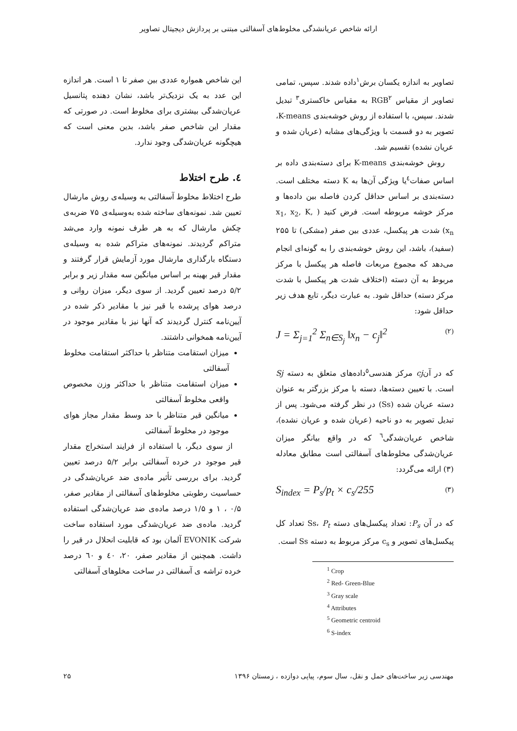ارائه شاخص عریانشدگی مخلوط‌های آسفالتی مبتنی بر پردازش دیجیتال تصاویر
تصاویر به اندازه یکسان برش<sup>۱</sup>داده شدند. سپس، تمامی تصاویر از مقیاس RGB<sup>۲</sup> به مقیاس خاکستری<sup>۳</sup> تبدیل شدند. سپس، با استفاده از روش خوشه‌بندی K-means، تصویر به دو قسمت با ویژگی‌های مشابه (عریان شده و عریان نشده) تقسیم شد.
روش خوشه‌بندی K-means برای دسته‌بندی داده بر اساس صفات<sup>٤</sup>یا ویژگی آن‌ها به K دسته مختلف است. دسته‌بندی بر اساس حداقل کردن فاصله بین داده‌ها و مرکز خوشه مربوطه است. فرض کنید ( x<sub>1</sub>, x<sub>2</sub>, K, x<sub>n</sub>) شدت هر پیکسل، عددی بین صفر (مشکی) تا ۲۵۵ (سفید)، باشد، این روش خوشه‌بندی را به گونه‌ای انجام می‌دهد که مجموع مربعات فاصله هر پیکسل با مرکز مربوط به آن دسته (اختلاف شدت هر پیکسل با شدت مرکز دسته) حداقل شود. به عبارت دیگر، تابع هدف زیر حداقل شود:
J = Σ<sub>j=1</sub><sup>2</sup> Σ<sub>n∈S<sub>j</sub></sub> ‖x<sub>n</sub> − c<sub>j</sub>‖<sup>2</sup> (۲)
که در آنcj مرکز هندسی<sup>٥</sup>داده‌های متعلق به دسته Sj است. با تعیین دسته‌ها، دسته با مرکز بزرگتر به عنوان دسته عریان شده (Ss) در نظر گرفته می‌شود. پس از تبدیل تصویر به دو ناحیه (عریان شده و عریان نشده)، شاخص عریان‌شدگی<sup>٦</sup> که در واقع بیانگر میزان عریان‌شدگی مخلوط‌های آسفالتی است مطابق معادله (۳) ارائه می‌گردد:
S<sub>index</sub> = P<sub>s</sub>/p<sub>t</sub> × c<sub>s</sub>/255 (۳)
که در آن P<sub>s</sub>: تعداد پیکسل‌های دسته Ss، P<sub>t</sub> تعداد کل پیکسل‌های تصویر و c<sub>s</sub> مرکز مربوط به دسته Ss است.
<sup>1</sup> Crop
<sup>2</sup> Red- Green-Blue
<sup>3</sup> Gray scale
<sup>4</sup> Attributes
<sup>5</sup> Geometric centroid
<sup>6</sup> S-index
این شاخص همواره عددی بین صفر تا ۱ است. هر اندازه این عدد به یک نزدیک‌تر باشد، نشان دهنده پتانسیل عریان‌شدگی بیشتری برای مخلوط است. در صورتی که مقدار این شاخص صفر باشد، بدین معنی است که هیچگونه عریان‌شدگی وجود ندارد.
٤. طرح اختلاط
طرح اختلاط مخلوط آسفالتی به وسیله‌ی روش مارشال تعیین شد. نمونه‌های ساخته شده به‌وسیله‌ی ۷۵ ضربه‌ی چکش مارشال که به هر طرف نمونه وارد می‌شد متراکم گردیدند. نمونه‌های متراکم شده به وسیله‌ی دستگاه بارگذاری مارشال مورد آزمایش قرار گرفتند و مقدار قیر بهینه بر اساس میانگین سه مقدار زیر و برابر ۵/۲ درصد تعیین گردید. از سوی دیگر، میزان روانی و درصد هوای پرشده با قیر نیز با مقادیر ذکر شده در آیین‌نامه کنترل گردیدند که آنها نیز با مقادیر موجود در آیین‌نامه همخوانی داشتند.
میزان استقامت متناظر با حداکثر استقامت مخلوط آسفالتی
میزان استقامت متناظر با حداکثر وزن مخصوص واقعی مخلوط آسفالتی
میانگین قیر متناظر با حد وسط مقدار مجاز هوای موجود در مخلوط آسفالتی
از سوی دیگر، با استفاده از فرایند استخراج مقدار قیر موجود در خرده آسفالتی برابر ۵/۲ درصد تعیین گردید. برای بررسی تأثیر ماده‌ی ضد عریان‌شدگی در حساسیت رطوبتی مخلوط‌های آسفالتی از مقادیر صفر، ۰/۵ ، ۱ و ۱/۵ درصد ماده‌ی ضد عریان‌شدگی استفاده گردید. ماده‌ی ضد عریان‌شدگی مورد استفاده ساخت شرکت EVONIK آلمان بود که قابلیت انحلال در قیر را داشت. همچنین از مقادیر صفر، ۲۰، ٤۰ و ٦۰ درصد خرده تراشه ی آسفالتی در ساخت مخلوهای آسفالتی
مهندسی زیر ساخت‌های حمل و نقل، سال سوم، پیاپی دوازده ، زمستان ۱۳۹۶ ۲۵